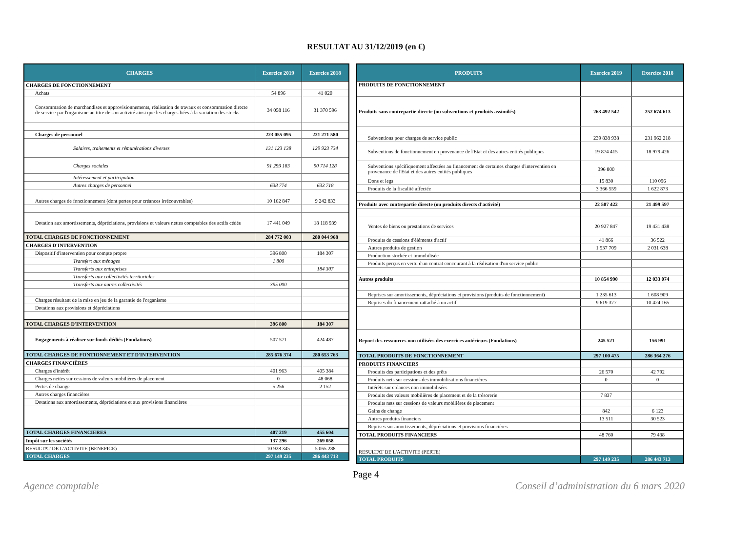RESULTAT AU 31/12/2019 (en €)
| CHARGES | Exercice 2019 | Exercice 2018 |
| --- | --- | --- |
| CHARGES DE FONCTIONNEMENT | | |
| Achats | 54 896 | 41 020 |
| Consommation de marchandises et approvisionnements, réalisation de travaux et consommation directe de service par l'organisme au titre de son activité ainsi que les charges liées à la variation des stocks | 34 058 116 | 31 370 596 |
| Charges de personnel | 223 055 095 | 221 271 580 |
| Salaires, traitements et rémunérations diverses | 131 123 138 | 129 923 734 |
| Charges sociales | 91 293 183 | 90 714 128 |
| Intéressement et participation | | |
| Autres charges de personnel | 638 774 | 633 718 |
| Autres charges de fonctionnement (dont pertes pour créances irrécouvrables) | 10 162 847 | 9 242 833 |
| Dotation aux amortissements, dépréciations, provisions et valeurs nettes comptables des actifs cédés | 17 441 049 | 18 118 939 |
| TOTAL CHARGES DE FONCTIONNEMENT | 284 772 003 | 280 044 968 |
| CHARGES D'INTERVENTION | | |
| Dispositif d'intervention pour compte propre | 396 800 | 184 307 |
| Transfert aux ménages | 1 800 | |
| Transferts aux entreprises | | 184 307 |
| Transferts aux collectivités territoriales | | |
| Transferts aux autres collectivités | 395 000 | |
| Charges résultant de la mise en jeu de la garantie de l'organisme | | |
| Dotations aux provisions et dépréciations | | |
| TOTAL CHARGES D'INTERVENTION | 396 800 | 184 307 |
| Engagements à réaliser sur fonds dédiés (Fondations) | 507 571 | 424 487 |
| TOTAL CHARGES DE FONTIONNEMENT ET D'INTERVENTION | 285 676 374 | 280 653 763 |
| CHARGES FINANCIÈRES | | |
| Charges d'intérêt | 401 963 | 405 384 |
| Charges nettes sur cessions de valeurs mobilières de placement | 0 | 48 068 |
| Pertes de change | 5 256 | 2 152 |
| Autres charges financières | | |
| Dotations aux amortissements, dépréciations et aux provisions financières | | |
| TOTAL CHARGES FINANCIERES | 407 219 | 455 604 |
| Impôt sur les sociétés | 137 296 | 269 058 |
| RESULTAT DE L'ACTIVITE (BENEFICE) | 10 928 345 | 5 065 288 |
| TOTAL CHARGES | 297 149 235 | 286 443 713 |
| PRODUITS | Exercice 2019 | Exercice 2018 |
| --- | --- | --- |
| PRODUITS DE FONCTIONNEMENT | | |
| Produits sans contrepartie directe (ou subventions et produits assimilés) | 263 492 542 | 252 674 613 |
| Subventions pour charges de service public | 239 838 938 | 231 962 218 |
| Subventions de fonctionnement en provenance de l'Etat et des autres entités publiques | 19 874 415 | 18 979 426 |
| Subventions spécifiquement affectées au financement de certaines charges d'intervention en provenance de l'Etat et des autres entités publiques | 396 800 | |
| Dons et legs | 15 830 | 110 096 |
| Produits de la fiscalité affectée | 3 366 559 | 1 622 873 |
| Produits avec contrepartie directe (ou produits directs d'activité) | 22 507 422 | 21 499 597 |
| Ventes de biens ou prestations de services | 20 927 847 | 19 431 438 |
| Produits de cessions d'éléments d'actif | 41 866 | 36 522 |
| Autres produits de gestion | 1 537 709 | 2 031 638 |
| Production stockée et immobilisée | | |
| Produits perçus en vertu d'un contrat concourant à la réalisation d'un service public | | |
| Autres produits | 10 854 990 | 12 033 074 |
| Reprises sur amortissements, dépréciations et provisions (produits de fonctionnement) | 1 235 613 | 1 608 909 |
| Reprises du financement rattaché à un actif | 9 619 377 | 10 424 165 |
| Report des ressources non utilisées des exercices antérieurs (Fondations) | 245 521 | 156 991 |
| TOTAL PRODUITS DE FONCTIONNEMENT | 297 100 475 | 286 364 276 |
| PRODUITS FINANCIERS | | |
| Produits des participations et des prêts | 26 570 | 42 792 |
| Produits nets sur cessions des immobilisations financières | 0 | 0 |
| Intérêts sur créances non immobilisées | | |
| Produits des valeurs mobilières de placement et de la trésorerie | 7 837 | |
| Produits nets sur cessions de valeurs mobilières de placement | | |
| Gains de change | 842 | 6 123 |
| Autres produits financiers | 13 511 | 30 523 |
| Reprises sur amortissements, dépréciations et provisions financières | | |
| TOTAL PRODUITS FINANCIERS | 48 760 | 79 438 |
| RESULTAT DE L'ACTIVITE (PERTE) | | |
| TOTAL PRODUITS | 297 149 235 | 286 443 713 |
Page 4
Agence comptable Conseil d’administration du 6 mars 2020